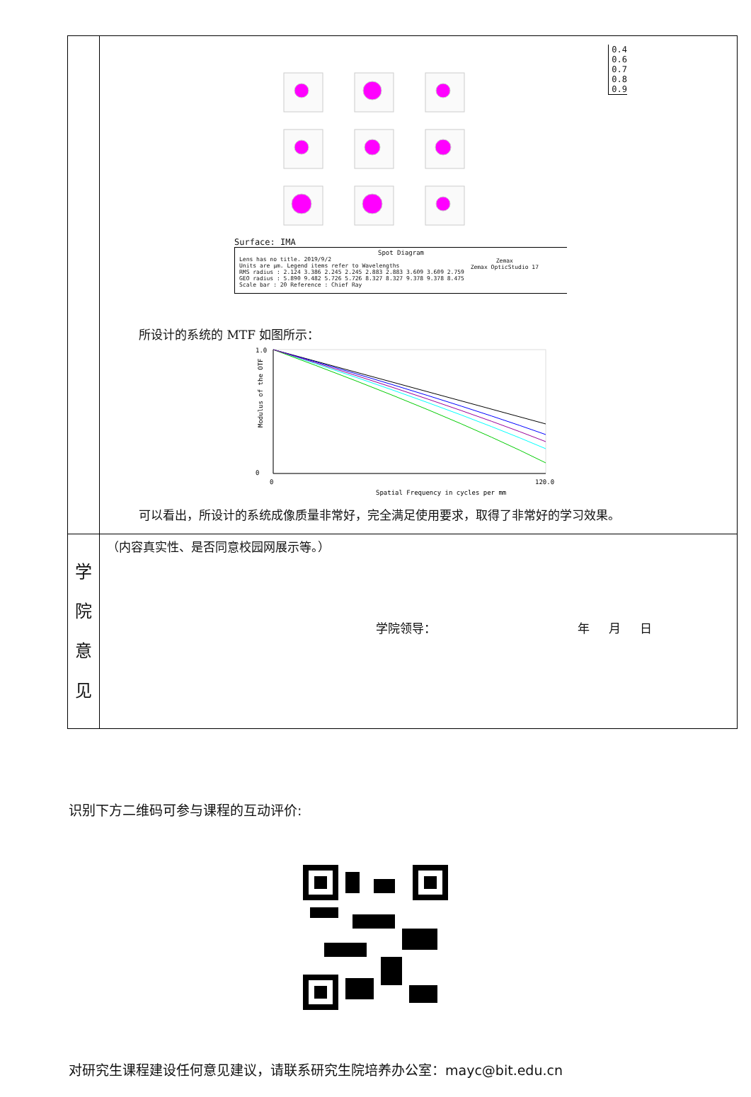| | 0.4 0.6 0.7 0.8 0.9 Surface: IMA Spot Diagram Lens has no title. 2019/9/2 Units are µm. Legend items refer to Wavelengths RMS radius : 2.124 3.386 2.245 2.245 2.883 2.883 3.609 3.609 2.759 GEO radius : 5.890 9.482 5.726 5.726 8.327 8.327 9.378 9.378 8.475 Scale bar : 20 Reference : Chief Ray Zemax Zemax OpticStudio 17 所设计的系统的 MTF 如图所示： 1.0 0 0 120.0 Spatial Frequency in cycles per mm Modulus of the OTF 可以看出，所设计的系统成像质量非常好，完全满足使用要求，取得了非常好的学习效果。 |
| 学院 意见 | （内容真实性、是否同意校园网展示等。） 学院领导： 年 月 日 |
识别下方二维码可参与课程的互动评价:
对研究生课程建设任何意见建议，请联系研究生院培养办公室：mayc@bit.edu.cn